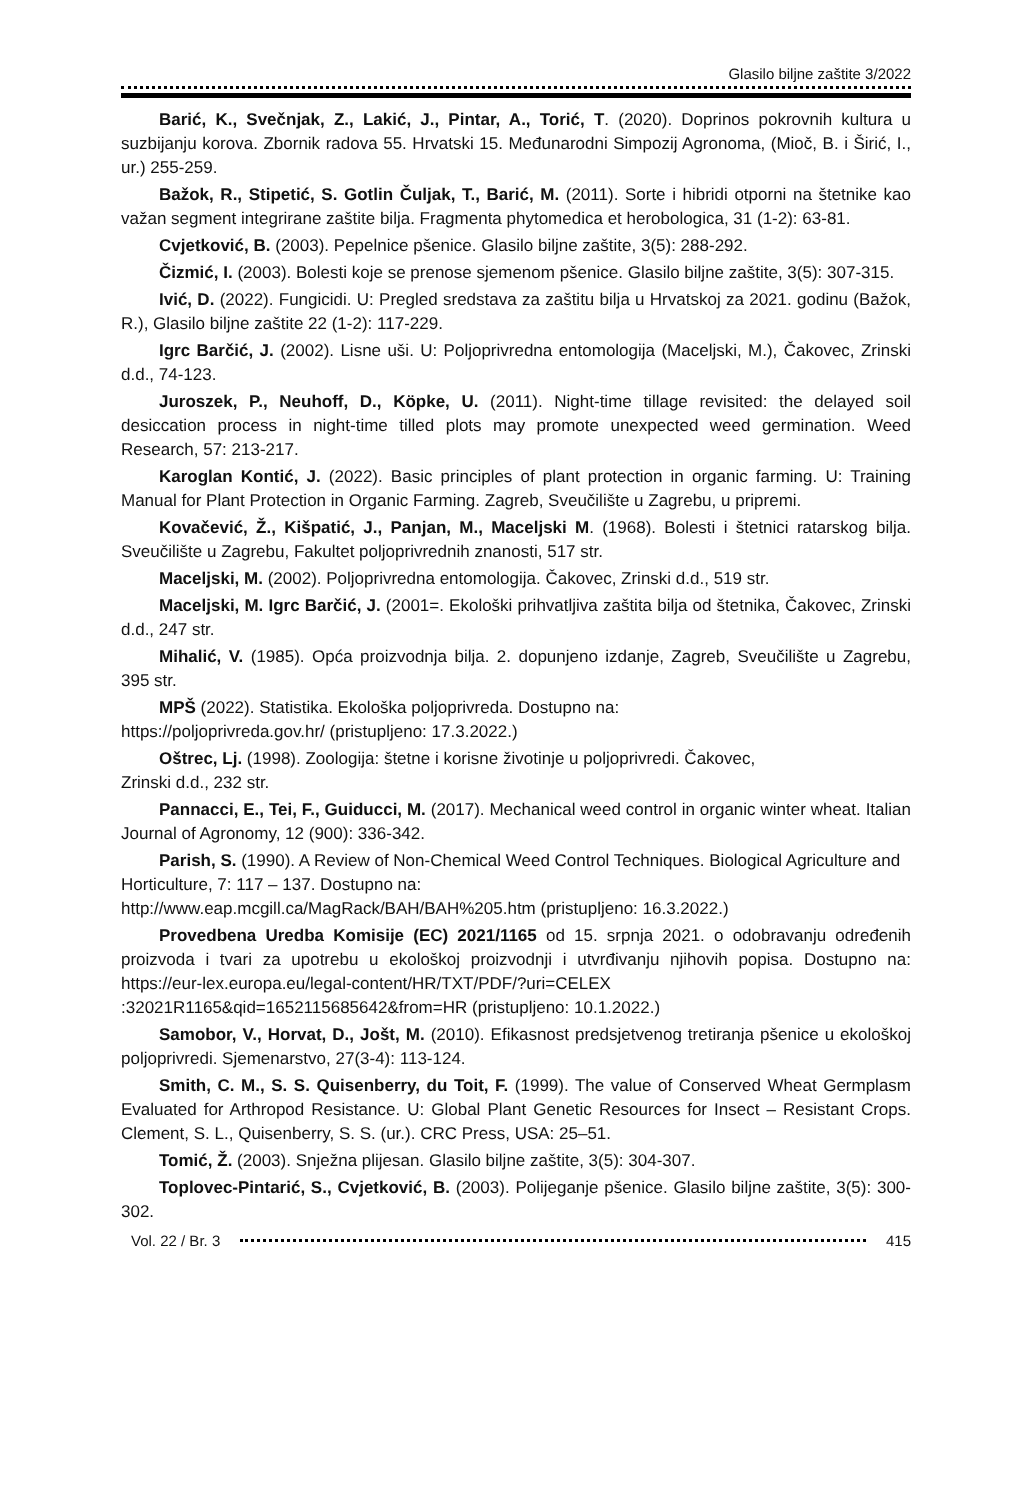Glasilo biljne zaštite 3/2022
Barić, K., Svečnjak, Z., Lakić, J., Pintar, A., Torić, T. (2020). Doprinos pokrovnih kultura u suzbijanju korova. Zbornik radova 55. Hrvatski 15. Međunarodni Simpozij Agronoma, (Mioč, B. i Širić, I., ur.) 255-259.
Bažok, R., Stipetić, S. Gotlin Čuljak, T., Barić, M. (2011). Sorte i hibridi otporni na štetnike kao važan segment integrirane zaštite bilja. Fragmenta phytomedica et herobologica, 31 (1-2): 63-81.
Cvjetković, B. (2003). Pepelnice pšenice. Glasilo biljne zaštite, 3(5): 288-292.
Čizmić, I. (2003). Bolesti koje se prenose sjemenom pšenice. Glasilo biljne zaštite, 3(5): 307-315.
Ivić, D. (2022). Fungicidi. U: Pregled sredstava za zaštitu bilja u Hrvatskoj za 2021. godinu (Bažok, R.), Glasilo biljne zaštite 22 (1-2): 117-229.
Igrc Barčić, J. (2002). Lisne uši. U: Poljoprivredna entomologija (Maceljski, M.), Čakovec, Zrinski d.d., 74-123.
Juroszek, P., Neuhoff, D., Köpke, U. (2011). Night-time tillage revisited: the delayed soil desiccation process in night-time tilled plots may promote unexpected weed germination. Weed Research, 57: 213-217.
Karoglan Kontić, J. (2022). Basic principles of plant protection in organic farming. U: Training Manual for Plant Protection in Organic Farming. Zagreb, Sveučilište u Zagrebu, u pripremi.
Kovačević, Ž., Kišpatić, J., Panjan, M., Maceljski M. (1968). Bolesti i štetnici ratarskog bilja. Sveučilište u Zagrebu, Fakultet poljoprivrednih znanosti, 517 str.
Maceljski, M. (2002). Poljoprivredna entomologija. Čakovec, Zrinski d.d., 519 str.
Maceljski, M. Igrc Barčić, J. (2001=. Ekološki prihvatljiva zaštita bilja od štetnika, Čakovec, Zrinski d.d., 247 str.
Mihalić, V. (1985). Opća proizvodnja bilja. 2. dopunjeno izdanje, Zagreb, Sveučilište u Zagrebu, 395 str.
MPŠ (2022). Statistika. Ekološka poljoprivreda. Dostupno na:
https://poljoprivreda.gov.hr/ (pristupljeno: 17.3.2022.)
Oštrec, Lj. (1998). Zoologija: štetne i korisne životinje u poljoprivredi. Čakovec,
Zrinski d.d., 232 str.
Pannacci, E., Tei, F., Guiducci, M. (2017). Mechanical weed control in organic winter wheat. Italian Journal of Agronomy, 12 (900): 336-342.
Parish, S. (1990). A Review of Non-Chemical Weed Control Techniques. Biological Agriculture and Horticulture, 7: 117 – 137. Dostupno na:
http://www.eap.mcgill.ca/MagRack/BAH/BAH%205.htm (pristupljeno: 16.3.2022.)
Provedbena Uredba Komisije (EC) 2021/1165 od 15. srpnja 2021. o odobravanju određenih proizvoda i tvari za upotrebu u ekološkoj proizvodnji i utvrđivanju njihovih popisa. Dostupno na: https://eur-lex.europa.eu/legal-content/HR/TXT/PDF/?uri=CELEX :32021R1165&qid=1652115685642&from=HR (pristupljeno: 10.1.2022.)
Samobor, V., Horvat, D., Jošt, M. (2010). Efikasnost predsjetvenog tretiranja pšenice u ekološkoj poljoprivredi. Sjemenarstvo, 27(3-4): 113-124.
Smith, C. M., S. S. Quisenberry, du Toit, F. (1999). The value of Conserved Wheat Germplasm Evaluated for Arthropod Resistance. U: Global Plant Genetic Resources for Insect – Resistant Crops. Clement, S. L., Quisenberry, S. S. (ur.). CRC Press, USA: 25–51.
Tomić, Ž. (2003). Snježna plijesan. Glasilo biljne zaštite, 3(5): 304-307.
Toplovec-Pintarić, S., Cvjetković, B. (2003). Polijeganje pšenice. Glasilo biljne zaštite, 3(5): 300-302.
Vol. 22 / Br. 3 415